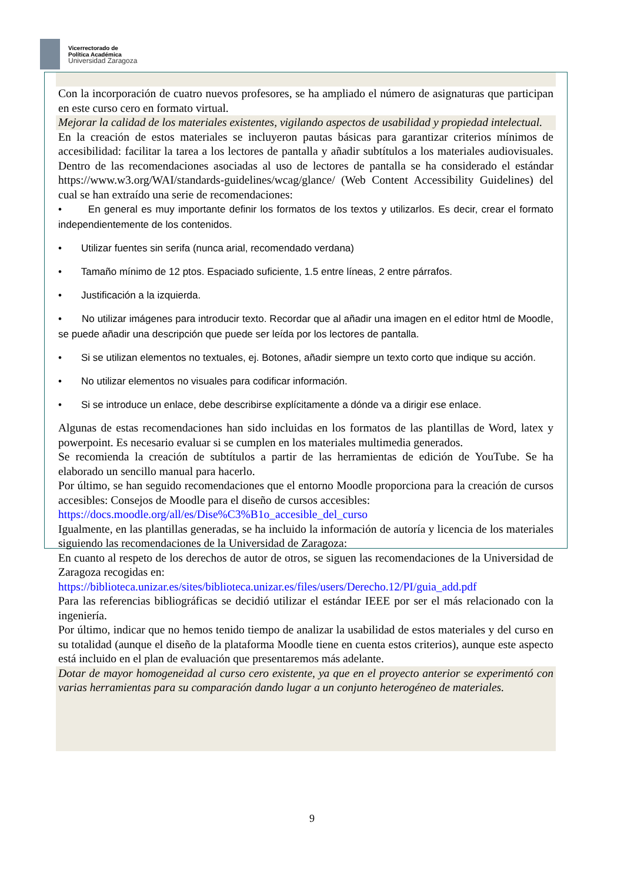Vicerrectorado de
Política Académica
Universidad Zaragoza
Con la incorporación de cuatro nuevos profesores, se ha ampliado el número de asignaturas que participan en este curso cero en formato virtual.
Mejorar la calidad de los materiales existentes, vigilando aspectos de usabilidad y propiedad intelectual.
En la creación de estos materiales se incluyeron pautas básicas para garantizar criterios mínimos de accesibilidad: facilitar la tarea a los lectores de pantalla y añadir subtítulos a los materiales audiovisuales. Dentro de las recomendaciones asociadas al uso de lectores de pantalla se ha considerado el estándar https://www.w3.org/WAI/standards-guidelines/wcag/glance/ (Web Content Accessibility Guidelines) del cual se han extraído una serie de recomendaciones:
• En general es muy importante definir los formatos de los textos y utilizarlos. Es decir, crear el formato independientemente de los contenidos.
• Utilizar fuentes sin serifa (nunca arial, recomendado verdana)
• Tamaño mínimo de 12 ptos. Espaciado suficiente, 1.5 entre líneas, 2 entre párrafos.
• Justificación a la izquierda.
• No utilizar imágenes para introducir texto. Recordar que al añadir una imagen en el editor html de Moodle, se puede añadir una descripción que puede ser leída por los lectores de pantalla.
• Si se utilizan elementos no textuales, ej. Botones, añadir siempre un texto corto que indique su acción.
• No utilizar elementos no visuales para codificar información.
• Si se introduce un enlace, debe describirse explícitamente a dónde va a dirigir ese enlace.
Algunas de estas recomendaciones han sido incluidas en los formatos de las plantillas de Word, latex y powerpoint. Es necesario evaluar si se cumplen en los materiales multimedia generados.
Se recomienda la creación de subtítulos a partir de las herramientas de edición de YouTube. Se ha elaborado un sencillo manual para hacerlo.
Por último, se han seguido recomendaciones que el entorno Moodle proporciona para la creación de cursos accesibles: Consejos de Moodle para el diseño de cursos accesibles:
https://docs.moodle.org/all/es/Dise%C3%B1o_accesible_del_curso
Igualmente, en las plantillas generadas, se ha incluido la información de autoría y licencia de los materiales siguiendo las recomendaciones de la Universidad de Zaragoza:
En cuanto al respeto de los derechos de autor de otros, se siguen las recomendaciones de la Universidad de Zaragoza recogidas en:
https://biblioteca.unizar.es/sites/biblioteca.unizar.es/files/users/Derecho.12/PI/guia_add.pdf
Para las referencias bibliográficas se decidió utilizar el estándar IEEE por ser el más relacionado con la ingeniería.
Por último, indicar que no hemos tenido tiempo de analizar la usabilidad de estos materiales y del curso en su totalidad (aunque el diseño de la plataforma Moodle tiene en cuenta estos criterios), aunque este aspecto está incluido en el plan de evaluación que presentaremos más adelante.
Dotar de mayor homogeneidad al curso cero existente, ya que en el proyecto anterior se experimentó con varias herramientas para su comparación dando lugar a un conjunto heterogéneo de materiales.
9